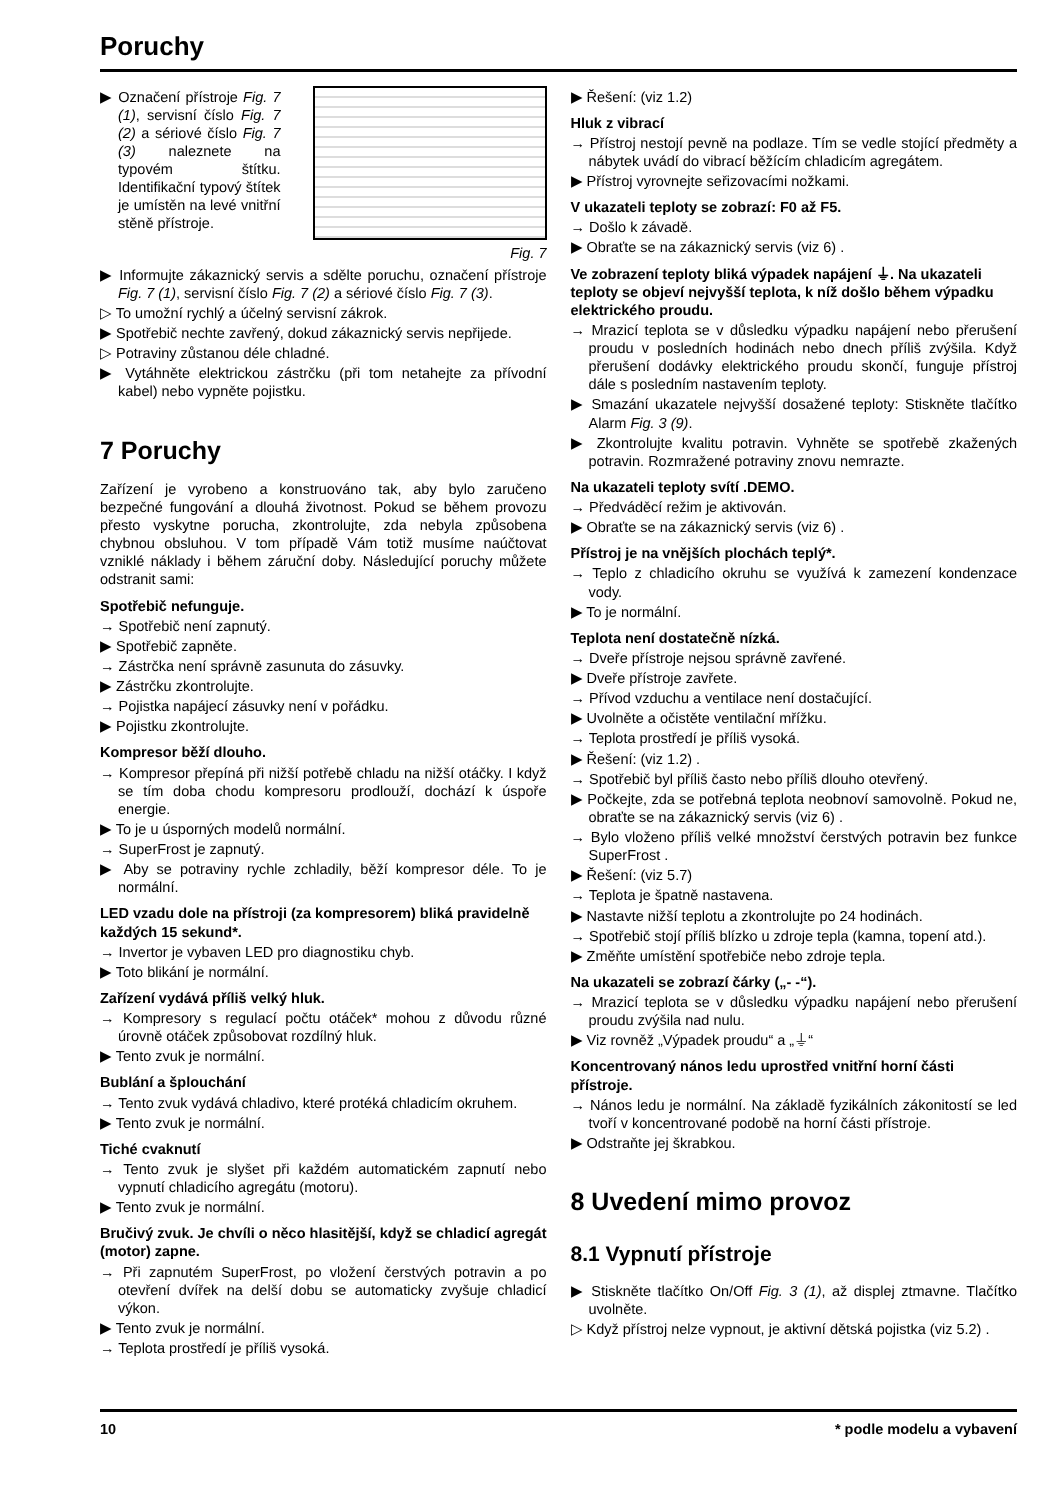Poruchy
▶ Označení přístroje Fig. 7 (1), servisní číslo Fig. 7 (2) a sériové číslo Fig. 7 (3) naleznete na typovém štítku. Identifikační typový štítek je umístěn na levé vnitřní stěně přístroje.
Fig. 7
▶ Informujte zákaznický servis a sdělte poruchu, označení přístroje Fig. 7 (1), servisní číslo Fig. 7 (2) a sériové číslo Fig. 7 (3).
▷ To umožní rychlý a účelný servisní zákrok.
▶ Spotřebič nechte zavřený, dokud zákaznický servis nepřijede.
▷ Potraviny zůstanou déle chladné.
▶ Vytáhněte elektrickou zástrčku (při tom netahejte za přívodní kabel) nebo vypněte pojistku.
7 Poruchy
Zařízení je vyrobeno a konstruováno tak, aby bylo zaručeno bezpečné fungování a dlouhá životnost. Pokud se během provozu přesto vyskytne porucha, zkontrolujte, zda nebyla způsobena chybnou obsluhou. V tom případě Vám totiž musíme naúčtovat vzniklé náklady i během záruční doby. Následující poruchy můžete odstranit sami:
Spotřebič nefunguje.
→ Spotřebič není zapnutý.
▶ Spotřebič zapněte.
→ Zástrčka není správně zasunuta do zásuvky.
▶ Zástrčku zkontrolujte.
→ Pojistka napájecí zásuvky není v pořádku.
▶ Pojistku zkontrolujte.
Kompresor běží dlouho.
→ Kompresor přepíná při nižší potřebě chladu na nižší otáčky. I když se tím doba chodu kompresoru prodlouží, dochází k úspoře energie.
▶ To je u úsporných modelů normální.
→ SuperFrost je zapnutý.
▶ Aby se potraviny rychle zchladily, běží kompresor déle. To je normální.
LED vzadu dole na přístroji (za kompresorem) bliká pravidelně každých 15 sekund*.
→ Invertor je vybaven LED pro diagnostiku chyb.
▶ Toto blikání je normální.
Zařízení vydává příliš velký hluk.
→ Kompresory s regulací počtu otáček* mohou z důvodu různé úrovně otáček způsobovat rozdílný hluk.
▶ Tento zvuk je normální.
Bublání a šplouchání
→ Tento zvuk vydává chladivo, které protéká chladicím okruhem.
▶ Tento zvuk je normální.
Tiché cvaknutí
→ Tento zvuk je slyšet při každém automatickém zapnutí nebo vypnutí chladicího agregátu (motoru).
▶ Tento zvuk je normální.
Bručivý zvuk. Je chvíli o něco hlasitější, když se chladicí agregát (motor) zapne.
→ Při zapnutém SuperFrost, po vložení čerstvých potravin a po otevření dvířek na delší dobu se automaticky zvyšuje chladicí výkon.
▶ Tento zvuk je normální.
→ Teplota prostředí je příliš vysoká.
▶ Řešení: (viz 1.2)
Hluk z vibrací
→ Přístroj nestojí pevně na podlaze. Tím se vedle stojící předměty a nábytek uvádí do vibrací běžícím chladicím agregátem.
▶ Přístroj vyrovnejte seřizovacími nožkami.
V ukazateli teploty se zobrazí: F0 až F5.
→ Došlo k závadě.
▶ Obraťte se na zákaznický servis (viz 6) .
Ve zobrazení teploty bliká výpadek napájení ⏚. Na ukazateli teploty se objeví nejvyšší teplota, k níž došlo během výpadku elektrického proudu.
→ Mrazicí teplota se v důsledku výpadku napájení nebo přerušení proudu v posledních hodinách nebo dnech příliš zvýšila. Když přerušení dodávky elektrického proudu skončí, funguje přístroj dále s posledním nastavením teploty.
▶ Smazání ukazatele nejvyšší dosažené teploty: Stiskněte tlačítko Alarm Fig. 3 (9).
▶ Zkontrolujte kvalitu potravin. Vyhněte se spotřebě zkažených potravin. Rozmražené potraviny znovu nemrazte.
Na ukazateli teploty svítí .DEMO.
→ Předváděcí režim je aktivován.
▶ Obraťte se na zákaznický servis (viz 6) .
Přístroj je na vnějších plochách teplý*.
→ Teplo z chladicího okruhu se využívá k zamezení kondenzace vody.
▶ To je normální.
Teplota není dostatečně nízká.
→ Dveře přístroje nejsou správně zavřené.
▶ Dveře přístroje zavřete.
→ Přívod vzduchu a ventilace není dostačující.
▶ Uvolněte a očistěte ventilační mřížku.
→ Teplota prostředí je příliš vysoká.
▶ Řešení: (viz 1.2) .
→ Spotřebič byl příliš často nebo příliš dlouho otevřený.
▶ Počkejte, zda se potřebná teplota neobnoví samovolně. Pokud ne, obraťte se na zákaznický servis (viz 6) .
→ Bylo vloženo příliš velké množství čerstvých potravin bez funkce SuperFrost .
▶ Řešení: (viz 5.7)
→ Teplota je špatně nastavena.
▶ Nastavte nižší teplotu a zkontrolujte po 24 hodinách.
→ Spotřebič stojí příliš blízko u zdroje tepla (kamna, topení atd.).
▶ Změňte umístění spotřebiče nebo zdroje tepla.
Na ukazateli se zobrazí čárky („- -“).
→ Mrazicí teplota se v důsledku výpadku napájení nebo přerušení proudu zvýšila nad nulu.
▶ Viz rovněž „Výpadek proudu“ a „⏚“
Koncentrovaný nános ledu uprostřed vnitřní horní části přístroje.
→ Nános ledu je normální. Na základě fyzikálních zákonitostí se led tvoří v koncentrované podobě na horní části přístroje.
▶ Odstraňte jej škrabkou.
8 Uvedení mimo provoz
8.1 Vypnutí přístroje
▶ Stiskněte tlačítko On/Off Fig. 3 (1), až displej ztmavne. Tlačítko uvolněte.
▷ Když přístroj nelze vypnout, je aktivní dětská pojistka (viz 5.2) .
10 * podle modelu a vybavení